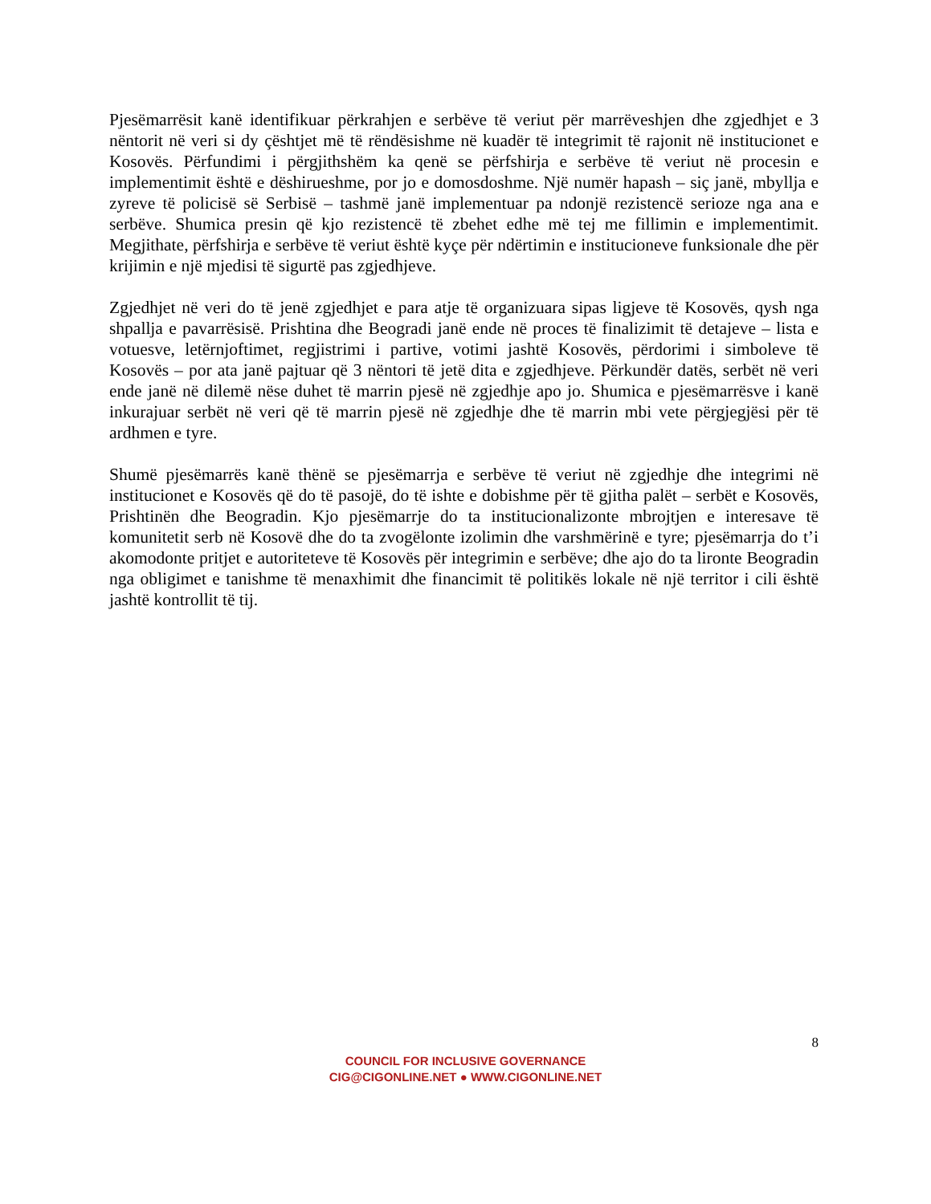Pjesëmarrësit kanë identifikuar përkrahjen e serbëve të veriut për marrëveshjen dhe zgjedhjet e 3 nëntorit në veri si dy çështjet më të rëndësishme në kuadër të integrimit të rajonit në institucionet e Kosovës. Përfundimi i përgjithshëm ka qenë se përfshirja e serbëve të veriut në procesin e implementimit është e dëshirueshme, por jo e domosdoshme. Një numër hapash – siç janë, mbyllja e zyreve të policisë së Serbisë – tashmë janë implementuar pa ndonjë rezistencë serioze nga ana e serbëve. Shumica presin që kjo rezistencë të zbehet edhe më tej me fillimin e implementimit. Megjithate, përfshirja e serbëve të veriut është kyçe për ndërtimin e institucioneve funksionale dhe për krijimin e një mjedisi të sigurtë pas zgjedhjeve.
Zgjedhjet në veri do të jenë zgjedhjet e para atje të organizuara sipas ligjeve të Kosovës, qysh nga shpallja e pavarrësisë. Prishtina dhe Beogradi janë ende në proces të finalizimit të detajeve – lista e votuesve, letërnjoftimet, regjistrimi i partive, votimi jashtë Kosovës, përdorimi i simboleve të Kosovës – por ata janë pajtuar që 3 nëntori të jetë dita e zgjedhjeve. Përkundër datës, serbët në veri ende janë në dilemë nëse duhet të marrin pjesë në zgjedhje apo jo. Shumica e pjesëmarrësve i kanë inkurajuar serbët në veri që të marrin pjesë në zgjedhje dhe të marrin mbi vete përgjegjësi për të ardhmen e tyre.
Shumë pjesëmarrës kanë thënë se pjesëmarrja e serbëve të veriut në zgjedhje dhe integrimi në institucionet e Kosovës që do të pasojë, do të ishte e dobishme për të gjitha palët – serbët e Kosovës, Prishtinën dhe Beogradin. Kjo pjesëmarrje do ta institucionalizonte mbrojtjen e interesave të komunitetit serb në Kosovë dhe do ta zvogëlonte izolimin dhe varshmërinë e tyre; pjesëmarrja do t’i akomodonte pritjet e autoriteteve të Kosovës për integrimin e serbëve; dhe ajo do ta lironte Beogradin nga obligimet e tanishme të menaxhimit dhe financimit të politikës lokale në një territor i cili është jashtë kontrollit të tij.
8
COUNCIL FOR INCLUSIVE GOVERNANCE
CIG@CIGONLINE.NET ● WWW.CIGONLINE.NET